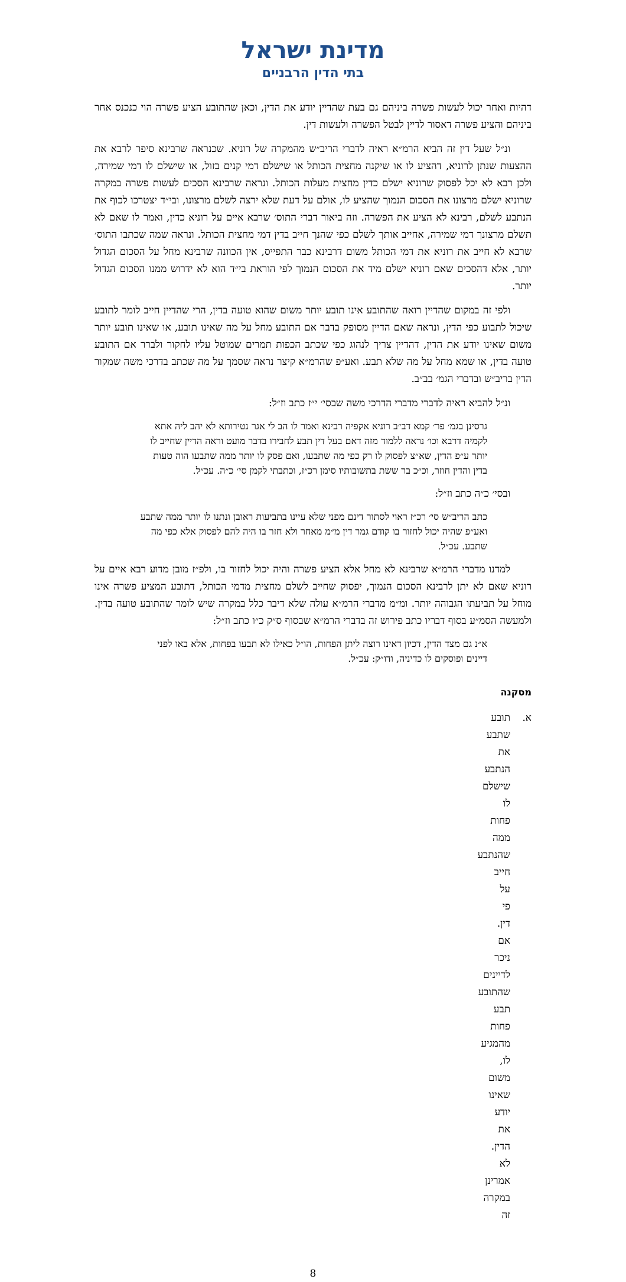מדינת ישראל
בתי הדין הרבניים
דהיות ואחר יכול לעשות פשרה ביניהם גם בעת שהדיין יודע את הדין, וכאן שהתובע הציע פשרה הוי כנכנס אחר ביניהם והציע פשרה דאסור לדיין לבטל הפשרה ולעשות דין.
ונ״ל שעל דין זה הביא הרמ״א ראיה לדברי הריב״ש מהמקרה של רוניא. שכנראה שרבינא סיפר לרבא את ההצעות שנתן לרוניא, דהציע לו או שיקנה מחצית הכותל או שישלם דמי קנים בזול, או שישלם לו דמי שמירה, ולכן רבא לא יכל לפסוק שרוניא ישלם כדין מחצית מעלות הכותל. ונראה שרבינא הסכים לעשות פשרה במקרה שרוניא ישלם מרצונו את הסכום הנמוך שהציע לו, אולם על דעת שלא ירצה לשלם מרצונו, ובי״ד יצטרכו לכוף את הנתבע לשלם, רבינא לא הציע את הפשרה. וזה ביאור דברי התוס׳ שרבא איים על רוניא כדין, ואמר לו שאם לא תשלם מרצונך דמי שמירה, אחייב אותך לשלם כפי שהנך חייב בדין דמי מחצית הכותל. ונראה שמה שכתבו התוס׳ שרבא לא חייב את רוניא את דמי הכותל משום דרבינא כבר התפייס, אין הכוונה שרבינא מחל על הסכום הגדול יותר, אלא דהסכים שאם רוניא ישלם מיד את הסכום הנמוך לפי הוראת בי״ד הוא לא ידרוש ממנו הסכום הגדול יותר.
ולפי זה במקום שהדיין רואה שהתובע אינו תובע יותר משום שהוא טועה בדין, הרי שהדיין חייב לומר לתובע שיכול לתבוע כפי הדין, ונראה שאם הדיין מסופק בדבר אם התובע מחל על מה שאינו תובע, או שאינו תובע יותר משום שאינו יודע את הדין, דהדיין צריך לנהוג כפי שכתב הכפות תמרים שמוטל עליו לחקור ולברר אם התובע טועה בדין, או שמא מחל על מה שלא תבע. ואע״פ שהרמ״א קיצר נראה שסמך על מה שכתב בדרכי משה שמקור הדין בריב״ש ובדברי הגמ׳ בב״ב.
ונ״ל להביא ראיה לדברי מדברי הדרכי משה שבסי׳ י״ז כתב וז״ל:
גרסינן בגמ׳ פר׳ קמא דב״ב רוניא אקפיה רבינא ואמר לו הב לי אגר נטירותא לא יהב ליה אתא לקמיה דרבא וכו׳ נראה ללמוד מזה דאם בעל דין תבע לחבירו בדבר מועט וראה הדיין שחייב לו יותר ע״פ הדין, שא״צ לפסוק לו רק כפי מה שתבעו, ואם פסק לו יותר ממה שתבעו הוה טעות בדין והדין חוזר, וכ״כ בר ששת בתשובותיו סימן רכ״ז, וכתבתי לקמן סי׳ כ״ה. עכ״ל.
ובסי׳ כ״ה כתב וז״ל:
כתב הריב״ש סי׳ רכ״ז ראוי לסתור דינם מפני שלא עיינו בתביעות ראובן ונתנו לו יותר ממה שתבע ואע״פ שהיה יכול לחזור בו קודם גמר דין מ״מ מאחר ולא חזר בו היה להם לפסוק אלא כפי מה שתבע. עכ״ל.
למדנו מדברי הרמ״א שרבינא לא מחל אלא הציע פשרה והיה יכול לחזור בו, ולפ״ז מובן מדוע רבא איים על רוניא שאם לא יתן לרבינא הסכום הנמוך, יפסוק שחייב לשלם מחצית מדמי הכותל, דתובע המציע פשרה אינו מוחל על תביעתו הגבוהה יותר. ומ״מ מדברי הרמ״א עולה שלא דיבר כלל במקרה שיש לומר שהתובע טועה בדין. ולמעשה הסמ״ע בסוף דבריו כתב פירוש זה בדברי הרמ״א שבסוף ס״ק כ״ו כתב וז״ל:
א״נ גם מצד הדין, דכיון דאינו רוצה ליתן הפחות, הו״ל כאילו לא תבעו בפחות, אלא באו לפני דיינים ופוסקים לו כדיניה, ודו״ק: עכ״ל.
מסקנה
א. תובע שתבע את הנתבע שישלם לו פחות ממה שהנתבע חייב על פי דין. אם ניכר לדיינים שהתובע תבע פחות מהמגיע לו, משום שאינו יודע את הדין. לא אמרינן במקרה זה
8